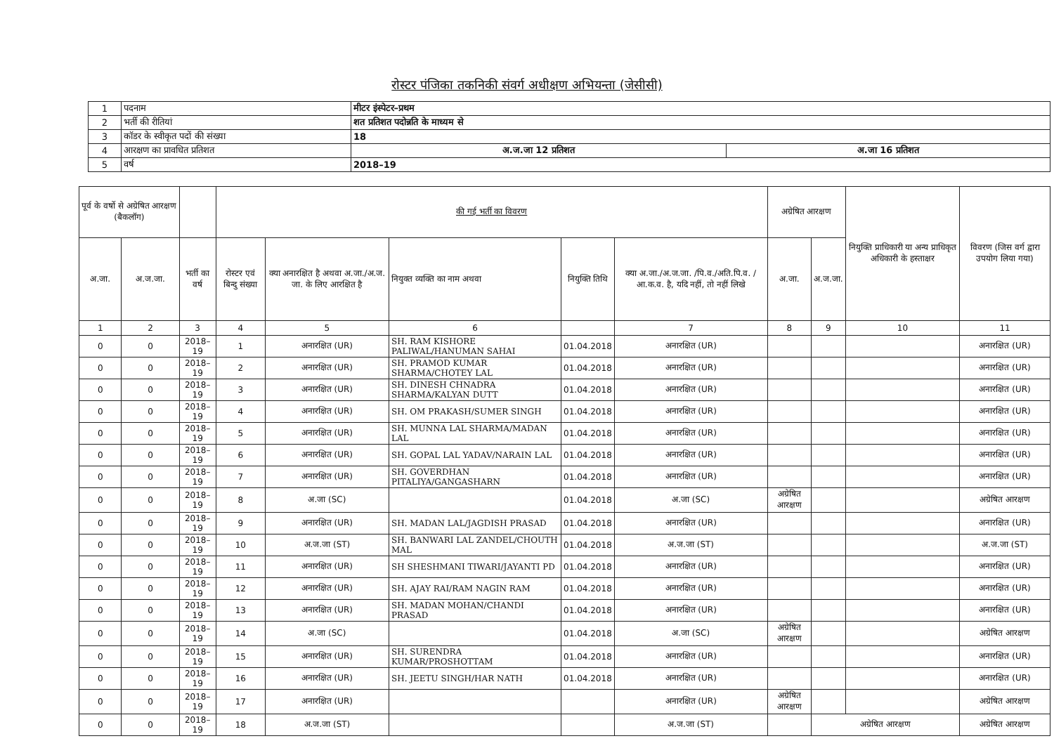रोस्टर पंजिका तकनिकी संवर्ग अधीक्षण अभियन्ता (जेसीसी)
| 1 | पदनाम | मीटर इंस्पेटर–प्रथम | |
| 2 | भर्ती की रीतियां | शत प्रतिशत पदोन्नति के माध्यम से | |
| 3 | कॉडर के स्वीकृत पदों की संख्या | 18 | |
| 4 | आरक्षण का प्रावधित प्रतिशत | अ.ज.जा 12 प्रतिशत | अ.जा 16 प्रतिशत |
| 5 | वर्ष | 2018–19 | |
| पूर्व के वर्षो से अग्रेषित आरक्षण (बैकलॉग) | | | की गई भर्ती का विवरण | | | | | अग्रेषित आरक्षण | | नियुक्ति प्राधिकारी या अन्य प्राधिकृत अधिकारी के हस्ताक्षर | विवरण (जिस वर्ग द्वारा उपयोग लिया गया) |
| अ.जा. | अ.ज.जा. | भर्ती का वर्ष | रोस्टर एवं बिन्दु संख्या | क्या अनारक्षित है अथवा अ.जा./अ.ज. जा. के लिए आरक्षित है | नियुक्त व्यक्ति का नाम अथवा | नियुक्ति तिथि | क्या अ.जा./अ.ज.जा. /पि.व./अति.पि.व. /आ.क.व. है, यदि नहीं, तो नहीं लिखे | अ.जा. | अ.ज.जा. | | |
| 1 | 2 | 3 | 4 | 5 | 6 | | 7 | 8 | 9 | 10 | 11 |
| 0 | 0 | 2018–19 | 1 | अनारक्षित (UR) | SH. RAM KISHORE PALIWAL/HANUMAN SAHAI | 01.04.2018 | अनारक्षित (UR) | | | | अनारक्षित (UR) |
| 0 | 0 | 2018–19 | 2 | अनारक्षित (UR) | SH. PRAMOD KUMAR SHARMA/CHOTEY LAL | 01.04.2018 | अनारक्षित (UR) | | | | अनारक्षित (UR) |
| 0 | 0 | 2018–19 | 3 | अनारक्षित (UR) | SH. DINESH CHNADRA SHARMA/KALYAN DUTT | 01.04.2018 | अनारक्षित (UR) | | | | अनारक्षित (UR) |
| 0 | 0 | 2018–19 | 4 | अनारक्षित (UR) | SH. OM PRAKASH/SUMER SINGH | 01.04.2018 | अनारक्षित (UR) | | | | अनारक्षित (UR) |
| 0 | 0 | 2018–19 | 5 | अनारक्षित (UR) | SH. MUNNA LAL SHARMA/MADAN LAL | 01.04.2018 | अनारक्षित (UR) | | | | अनारक्षित (UR) |
| 0 | 0 | 2018–19 | 6 | अनारक्षित (UR) | SH. GOPAL LAL YADAV/NARAIN LAL | 01.04.2018 | अनारक्षित (UR) | | | | अनारक्षित (UR) |
| 0 | 0 | 2018–19 | 7 | अनारक्षित (UR) | SH. GOVERDHAN PITALIYA/GANGASHARN | 01.04.2018 | अनारक्षित (UR) | | | | अनारक्षित (UR) |
| 0 | 0 | 2018–19 | 8 | अ.जा (SC) | | 01.04.2018 | अ.जा (SC) | अग्रेषित आरक्षण | | | अग्रेषित आरक्षण |
| 0 | 0 | 2018–19 | 9 | अनारक्षित (UR) | SH. MADAN LAL/JAGDISH PRASAD | 01.04.2018 | अनारक्षित (UR) | | | | अनारक्षित (UR) |
| 0 | 0 | 2018–19 | 10 | अ.ज.जा (ST) | SH. BANWARI LAL ZANDEL/CHOUTH MAL | 01.04.2018 | अ.ज.जा (ST) | | | | अ.ज.जा (ST) |
| 0 | 0 | 2018–19 | 11 | अनारक्षित (UR) | SH SHESHMANI TIWARI/JAYANTI PD | 01.04.2018 | अनारक्षित (UR) | | | | अनारक्षित (UR) |
| 0 | 0 | 2018–19 | 12 | अनारक्षित (UR) | SH. AJAY RAI/RAM NAGIN RAM | 01.04.2018 | अनारक्षित (UR) | | | | अनारक्षित (UR) |
| 0 | 0 | 2018–19 | 13 | अनारक्षित (UR) | SH. MADAN MOHAN/CHANDI PRASAD | 01.04.2018 | अनारक्षित (UR) | | | | अनारक्षित (UR) |
| 0 | 0 | 2018–19 | 14 | अ.जा (SC) | | 01.04.2018 | अ.जा (SC) | अग्रेषित आरक्षण | | | अग्रेषित आरक्षण |
| 0 | 0 | 2018–19 | 15 | अनारक्षित (UR) | SH. SURENDRA KUMAR/PROSHOTTAM | 01.04.2018 | अनारक्षित (UR) | | | | अनारक्षित (UR) |
| 0 | 0 | 2018–19 | 16 | अनारक्षित (UR) | SH. JEETU SINGH/HAR NATH | 01.04.2018 | अनारक्षित (UR) | | | | अनारक्षित (UR) |
| 0 | 0 | 2018–19 | 17 | अनारक्षित (UR) | | | अनारक्षित (UR) | अग्रेषित आरक्षण | | | अग्रेषित आरक्षण |
| 0 | 0 | 2018–19 | 18 | अ.ज.जा (ST) | | | अ.ज.जा (ST) | | अग्रेषित आरक्षण | | अग्रेषित आरक्षण |